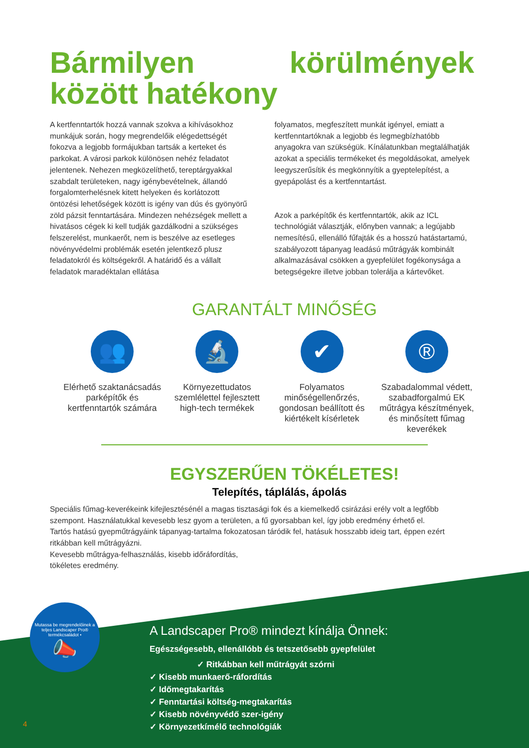Bármilyen körülmények között hatékony
A kertfenntartók hozzá vannak szokva a kihívásokhoz munkájuk során, hogy megrendelőik elégedettségét fokozva a legjobb formájukban tartsák a kerteket és parkokat. A városi parkok különösen nehéz feladatot jelentenek. Nehezen megközelíthető, tereptárgyakkal szabdalt területeken, nagy igénybevételnek, állandó forgalomterhelésnek kitett helyeken és korlátozott öntözési lehetőségek között is igény van dús és gyönyörű zöld pázsit fenntartására. Mindezen nehézségek mellett a hivatásos cégek ki kell tudják gazdálkodni a szükséges felszerelést, munkaerőt, nem is beszélve az esetleges növényvédelmi problémák esetén jelentkező plusz feladatokról és költségekről. A határidő és a vállalt feladatok maradéktalan ellátása
folyamatos, megfeszített munkát igényel, emiatt a kertfenntartóknak a legjobb és legmegbízhatóbb anyagokra van szükségük. Kínálatunkban megtalálhatják azokat a speciális termékeket és megoldásokat, amelyek leegyszerűsítik és megkönnyítik a gyeptelepítést, a gyepápolást és a kertfenntartást.
Azok a parképítők és kertfenntartók, akik az ICL technológiát választják, előnyben vannak; a legújabb nemesítésű, ellenálló fűfajták és a hosszú hatástartamú, szabályozott tápanyag leadású műtrágyák kombinált alkalmazásával csökken a gyepfelület fogékonysága a betegségekre illetve jobban tolerálja a kártevőket.
GARANTÁLT MINŐSÉG
👥
Elérhető szaktanácsadás parképítők és kertfenntartók számára
🔬
Környezettudatos szemlélettel fejlesztett high-tech termékek
✔
Folyamatos minőségellenőrzés, gondosan beállított és kiértékelt kísérletek
®
Szabadalommal védett, szabadforgalmú EK műtrágya készítmények, és minősített fűmag keverékek
EGYSZERŰEN TÖKÉLETES!
Telepítés, táplálás, ápolás
Speciális fűmag-keverékeink kifejlesztésénél a magas tisztasági fok és a kiemelkedő csirázási erély volt a legfőbb szempont. Használatukkal kevesebb lesz gyom a területen, a fű gyorsabban kel, így jobb eredmény érhető el.
Tartós hatású gyepműtrágyáink tápanyag-tartalma fokozatosan táródik fel, hatásuk hosszabb ideig tart, éppen ezért ritkábban kell műtrágyázni.
Kevesebb műtrágya-felhasználás, kisebb időráfordítás,
tökéletes eredmény.
Mutassa be megrendelőinek a teljes Landscaper Pro® termékcsaládot •
📣
A Landscaper Pro® mindezt kínálja Önnek:
Egészségesebb, ellenállóbb és tetszetősebb gyepfelület
✓ Ritkábban kell műtrágyát szórni
✓ Kisebb munkaerő-ráfordítás
✓ Időmegtakarítás
✓ Fenntartási költség-megtakarítás
✓ Kisebb növényvédő szer-igény
✓ Környezetkímélő technológiák
4